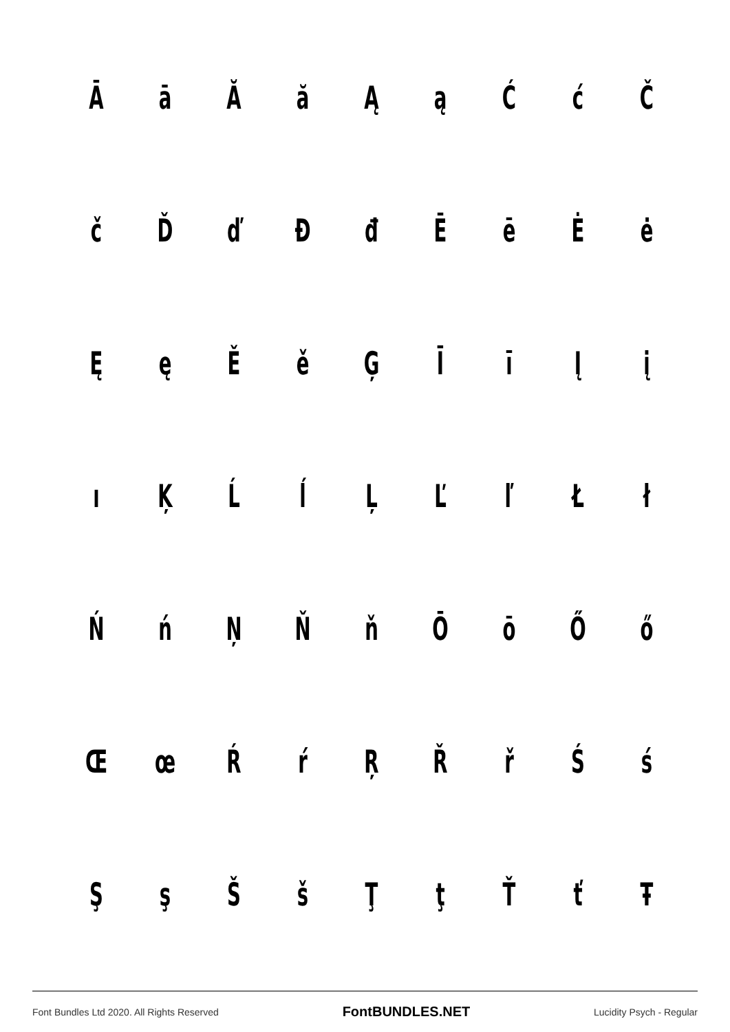ĀāĂăĄąĆćČ
čĎďĐđĒēĖė
ĘęĚěĢĪīĮį
ıĶĹĺĻĽľŁł
ŃńŅŇňŌōŐő
ŒœŔŕŖŘřŚś
ŞşŠšŢţŤťŦ
Font Bundles Ltd 2020. All Rights Reserved FontBUNDLES.NET Lucidity Psych - Regular